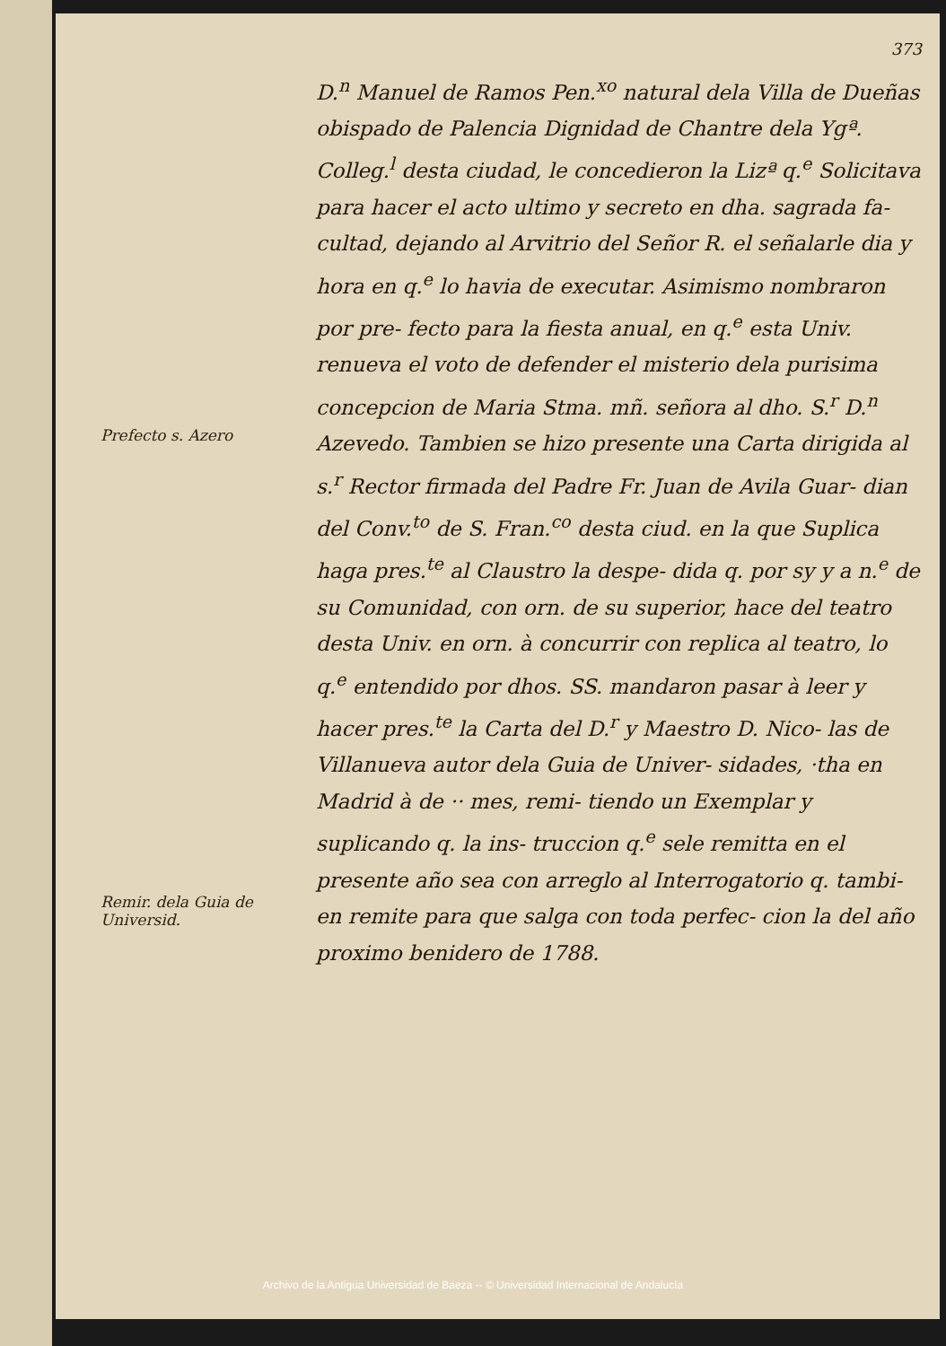Prefecto s. Azero
Remir. dela Guia de Universid.
373
D.<sup>n</sup> Manuel de Ramos Pen.<sup>xo</sup> natural dela Villa de Dueñas obispado de Palencia Dignidad de Chantre dela Ygª. Colleg.<sup>l</sup> desta ciudad, le concedieron la Lizª q.<sup>e</sup> Solicitava para hacer el acto ultimo y secreto en dha. sagrada fa- cultad, dejando al Arvitrio del Señor R. el señalarle dia y hora en q.<sup>e</sup> lo havia de executar. Asimismo nombraron por pre- fecto para la fiesta anual, en q.<sup>e</sup> esta Univ. renueva el voto de defender el misterio dela purisima concepcion de Maria Stma. mñ. señora al dho. S.<sup>r</sup> D.<sup>n</sup> Azevedo. Tambien se hizo presente una Carta dirigida al s.<sup>r</sup> Rector firmada del Padre Fr. Juan de Avila Guar- dian del Conv.<sup>to</sup> de S. Fran.<sup>co</sup> desta ciud. en la que Suplica haga pres.<sup>te</sup> al Claustro la despe- dida q. por sy y a n.<sup>e</sup> de su Comunidad, con orn. de su superior, hace del teatro desta Univ. en orn. à concurrir con replica al teatro, lo q.<sup>e</sup> entendido por dhos. SS. mandaron pasar à leer y hacer pres.<sup>te</sup> la Carta del D.<sup>r</sup> y Maestro D. Nico- las de Villanueva autor dela Guia de Univer- sidades, ·tha en Madrid à de ·· mes, remi- tiendo un Exemplar y suplicando q. la ins- truccion q.<sup>e</sup> sele remitta en el presente año sea con arreglo al Interrogatorio q. tambi- en remite para que salga con toda perfec- cion la del año proximo benidero de 1788.
Archivo de la Antigua Universidad de Baeza -- © Universidad Internacional de Andalucía